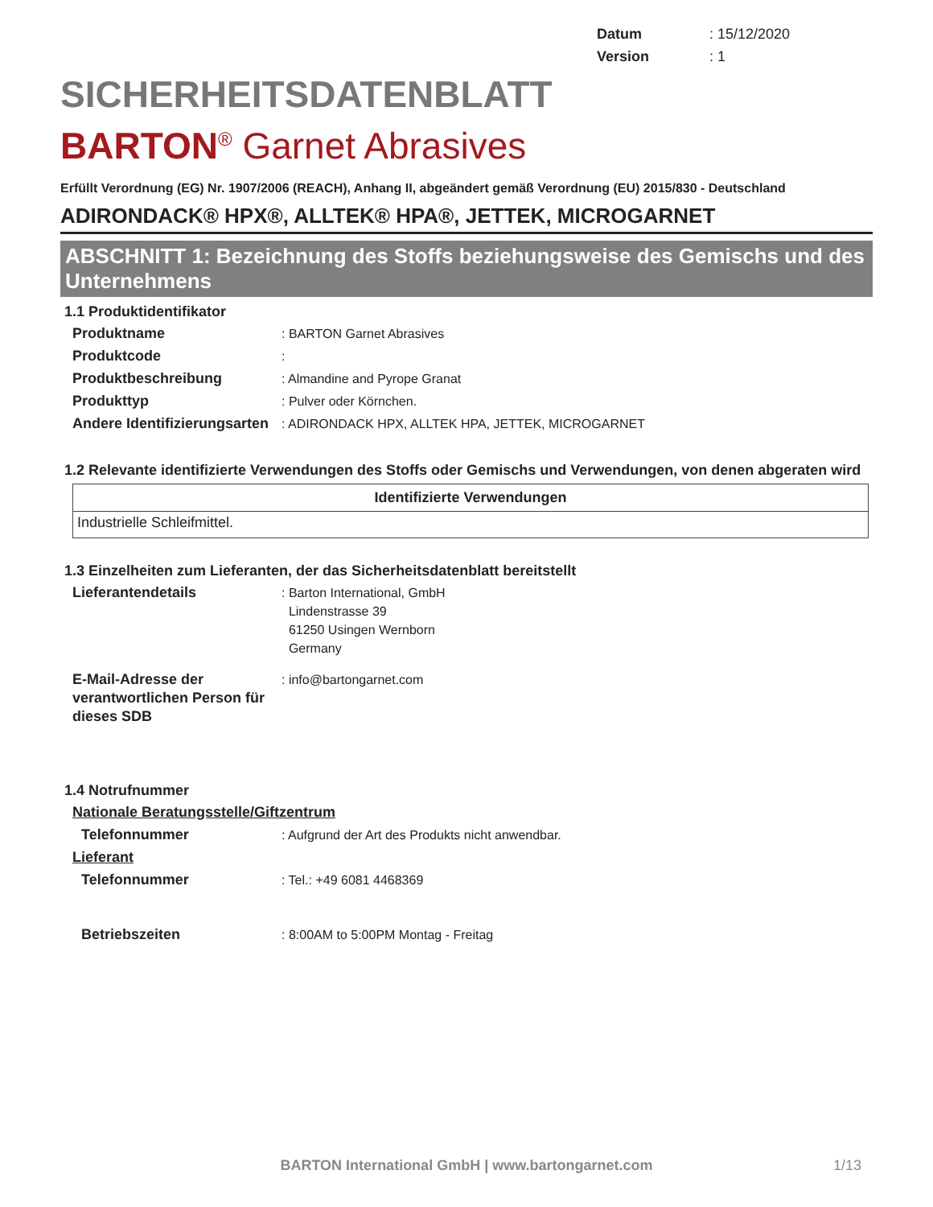Datum: 15/12/2020
Version: 1
SICHERHEITSDATENBLATT
BARTON<sup>®</sup> Garnet Abrasives
Erfüllt Verordnung (EG) Nr. 1907/2006 (REACH), Anhang II, abgeändert gemäß Verordnung (EU) 2015/830 - Deutschland
ADIRONDACK® HPX®, ALLTEK® HPA®, JETTEK, MICROGARNET
ABSCHNITT 1: Bezeichnung des Stoffs beziehungsweise des Gemischs und des Unternehmens
1.1 Produktidentifikator
Produktname : BARTON Garnet Abrasives
Produktcode :
Produktbeschreibung : Almandine and Pyrope Granat
Produkttyp : Pulver oder Körnchen.
Andere Identifizierungsarten
: ADIRONDACK HPX, ALLTEK HPA, JETTEK, MICROGARNET
1.2 Relevante identifizierte Verwendungen des Stoffs oder Gemischs und Verwendungen, von denen abgeraten wird
| Identifizierte Verwendungen |
| --- |
| Industrielle Schleifmittel. |
1.3 Einzelheiten zum Lieferanten, der das Sicherheitsdatenblatt bereitstellt
Lieferantendetails : Barton International, GmbH
Lindenstrasse 39
61250 Usingen Wernborn
Germany
E-Mail-Adresse der verantwortlichen Person für dieses SDB
: info@bartongarnet.com
1.4 Notrufnummer
Nationale Beratungsstelle/Giftzentrum
Telefonnummer : Aufgrund der Art des Produkts nicht anwendbar.
Lieferant
Telefonnummer : Tel.: +49 6081 4468369
Betriebszeiten : 8:00AM to 5:00PM Montag - Freitag
BARTON International GmbH | www.bartongarnet.com 1/13